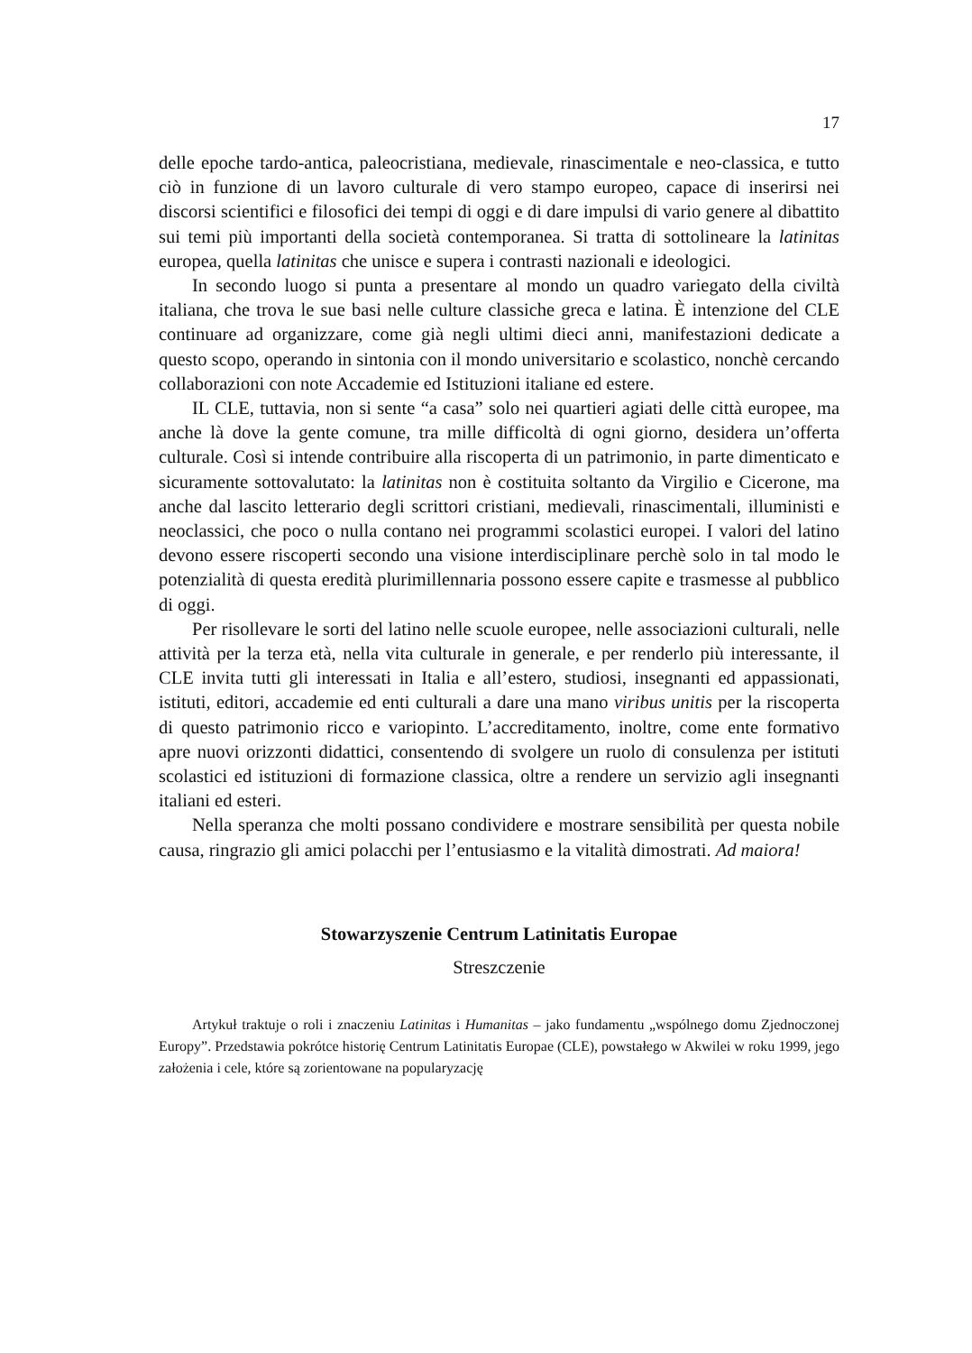17
delle epoche tardo-antica, paleocristiana, medievale, rinascimentale e neo-classica, e tutto ciò in funzione di un lavoro culturale di vero stampo europeo, capace di inserirsi nei discorsi scientifici e filosofici dei tempi di oggi e di dare impulsi di vario genere al dibattito sui temi più importanti della società contemporanea. Si tratta di sottolineare la latinitas europea, quella latinitas che unisce e supera i contrasti nazionali e ideologici.
In secondo luogo si punta a presentare al mondo un quadro variegato della civiltà italiana, che trova le sue basi nelle culture classiche greca e latina. È intenzione del CLE continuare ad organizzare, come già negli ultimi dieci anni, manifestazioni dedicate a questo scopo, operando in sintonia con il mondo universitario e scolastico, nonchè cercando collaborazioni con note Accademie ed Istituzioni italiane ed estere.
IL CLE, tuttavia, non si sente “a casa” solo nei quartieri agiati delle città europee, ma anche là dove la gente comune, tra mille difficoltà di ogni giorno, desidera un’offerta culturale. Così si intende contribuire alla riscoperta di un patrimonio, in parte dimenticato e sicuramente sottovalutato: la latinitas non è costituita soltanto da Virgilio e Cicerone, ma anche dal lascito letterario degli scrittori cristiani, medievali, rinascimentali, illuministi e neoclassici, che poco o nulla contano nei programmi scolastici europei. I valori del latino devono essere riscoperti secondo una visione interdisciplinare perchè solo in tal modo le potenzialità di questa eredità plurimillennaria possono essere capite e trasmesse al pubblico di oggi.
Per risollevare le sorti del latino nelle scuole europee, nelle associazioni culturali, nelle attività per la terza età, nella vita culturale in generale, e per renderlo più interessante, il CLE invita tutti gli interessati in Italia e all’estero, studiosi, insegnanti ed appassionati, istituti, editori, accademie ed enti culturali a dare una mano viribus unitis per la riscoperta di questo patrimonio ricco e variopinto. L’accreditamento, inoltre, come ente formativo apre nuovi orizzonti didattici, consentendo di svolgere un ruolo di consulenza per istituti scolastici ed istituzioni di formazione classica, oltre a rendere un servizio agli insegnanti italiani ed esteri.
Nella speranza che molti possano condividere e mostrare sensibilità per questa nobile causa, ringrazio gli amici polacchi per l’entusiasmo e la vitalità dimostrati. Ad maiora!
Stowarzyszenie Centrum Latinitatis Europae
Streszczenie
Artykuł traktuje o roli i znaczeniu Latinitas i Humanitas – jako fundamentu „wspólnego domu Zjednoczonej Europy”. Przedstawia pokrótce historię Centrum Latinitatis Europae (CLE), powstałego w Akwilei w roku 1999, jego założenia i cele, które są zorientowane na popularyzację